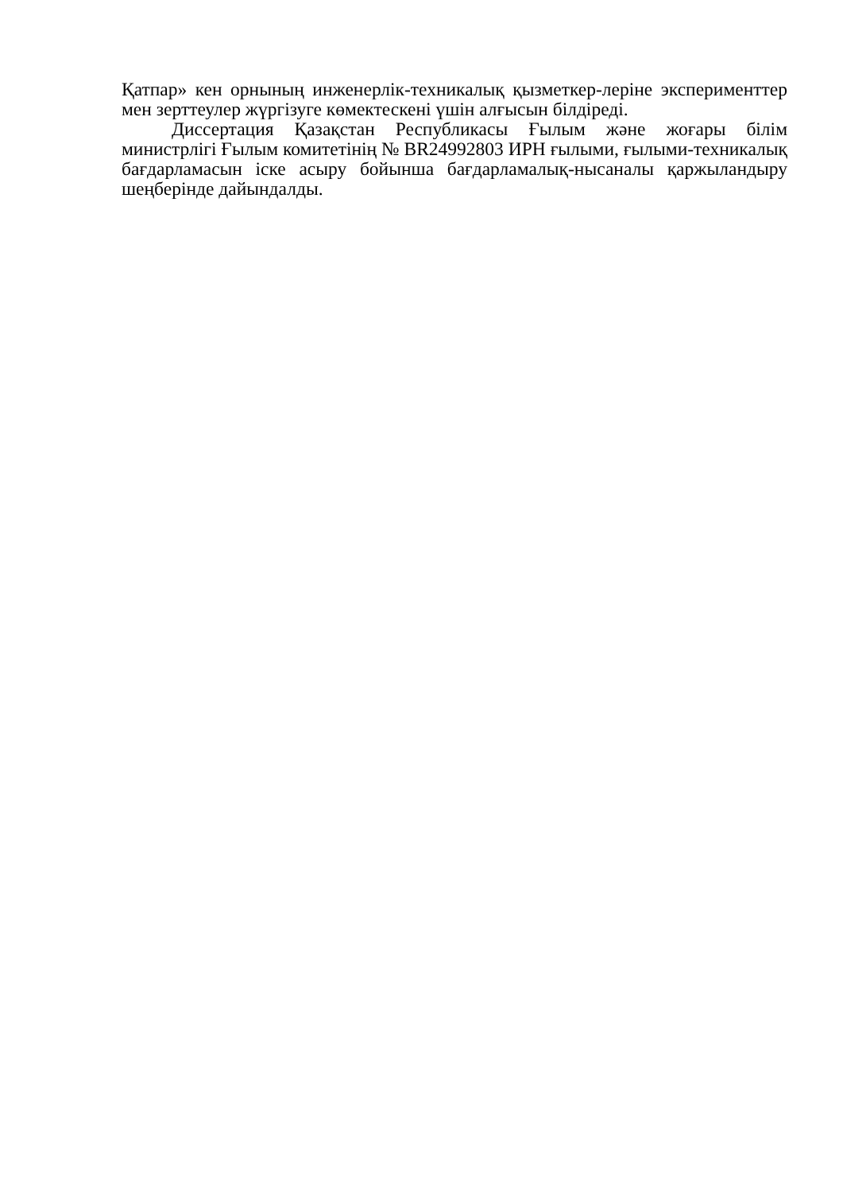Қатпар» кен орнының инженерлік-техникалық қызметкер-леріне эксперименттер мен зерттеулер жүргізуге көмектескені үшін алғысын білдіреді.
Диссертация Қазақстан Республикасы Ғылым және жоғары білім министрлігі Ғылым комитетінің № BR24992803 ИРН ғылыми, ғылыми-техникалық бағдарламасын іске асыру бойынша бағдарламалық-нысаналы қаржыландыру шеңберінде дайындалды.